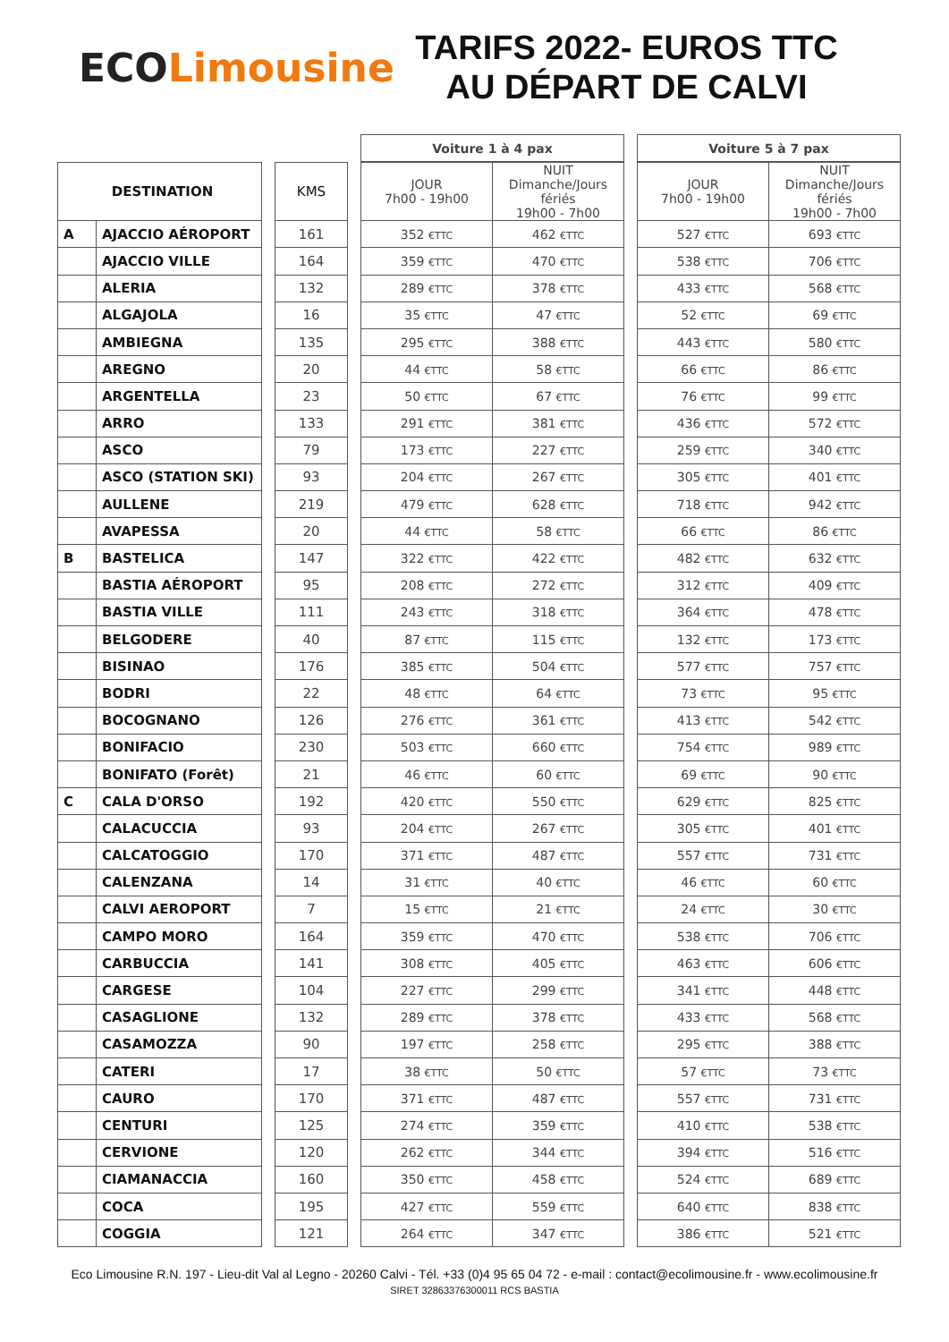ECO Limousine
TARIFS 2022- EUROS TTC
AU DÉPART DE CALVI
| | | | | | Voiture 1 à 4 pax | | | Voiture 5 à 7 pax | |
| --- | --- | --- | --- | --- | --- | --- | --- | --- | --- |
| DESTINATION | | | KMS | | JOUR 7h00 - 19h00 | NUIT Dimanche/Jours fériés 19h00 - 7h00 | | JOUR 7h00 - 19h00 | NUIT Dimanche/Jours fériés 19h00 - 7h00 |
| A | AJACCIO AÉROPORT | | 161 | | 352 €TTC | 462 €TTC | | 527 €TTC | 693 €TTC |
| | AJACCIO VILLE | | 164 | | 359 €TTC | 470 €TTC | | 538 €TTC | 706 €TTC |
| | ALERIA | | 132 | | 289 €TTC | 378 €TTC | | 433 €TTC | 568 €TTC |
| | ALGAJOLA | | 16 | | 35 €TTC | 47 €TTC | | 52 €TTC | 69 €TTC |
| | AMBIEGNA | | 135 | | 295 €TTC | 388 €TTC | | 443 €TTC | 580 €TTC |
| | AREGNO | | 20 | | 44 €TTC | 58 €TTC | | 66 €TTC | 86 €TTC |
| | ARGENTELLA | | 23 | | 50 €TTC | 67 €TTC | | 76 €TTC | 99 €TTC |
| | ARRO | | 133 | | 291 €TTC | 381 €TTC | | 436 €TTC | 572 €TTC |
| | ASCO | | 79 | | 173 €TTC | 227 €TTC | | 259 €TTC | 340 €TTC |
| | ASCO (STATION SKI) | | 93 | | 204 €TTC | 267 €TTC | | 305 €TTC | 401 €TTC |
| | AULLENE | | 219 | | 479 €TTC | 628 €TTC | | 718 €TTC | 942 €TTC |
| | AVAPESSA | | 20 | | 44 €TTC | 58 €TTC | | 66 €TTC | 86 €TTC |
| B | BASTELICA | | 147 | | 322 €TTC | 422 €TTC | | 482 €TTC | 632 €TTC |
| | BASTIA AÉROPORT | | 95 | | 208 €TTC | 272 €TTC | | 312 €TTC | 409 €TTC |
| | BASTIA VILLE | | 111 | | 243 €TTC | 318 €TTC | | 364 €TTC | 478 €TTC |
| | BELGODERE | | 40 | | 87 €TTC | 115 €TTC | | 132 €TTC | 173 €TTC |
| | BISINAO | | 176 | | 385 €TTC | 504 €TTC | | 577 €TTC | 757 €TTC |
| | BODRI | | 22 | | 48 €TTC | 64 €TTC | | 73 €TTC | 95 €TTC |
| | BOCOGNANO | | 126 | | 276 €TTC | 361 €TTC | | 413 €TTC | 542 €TTC |
| | BONIFACIO | | 230 | | 503 €TTC | 660 €TTC | | 754 €TTC | 989 €TTC |
| | BONIFATO (Forêt) | | 21 | | 46 €TTC | 60 €TTC | | 69 €TTC | 90 €TTC |
| C | CALA D'ORSO | | 192 | | 420 €TTC | 550 €TTC | | 629 €TTC | 825 €TTC |
| | CALACUCCIA | | 93 | | 204 €TTC | 267 €TTC | | 305 €TTC | 401 €TTC |
| | CALCATOGGIO | | 170 | | 371 €TTC | 487 €TTC | | 557 €TTC | 731 €TTC |
| | CALENZANA | | 14 | | 31 €TTC | 40 €TTC | | 46 €TTC | 60 €TTC |
| | CALVI AEROPORT | | 7 | | 15 €TTC | 21 €TTC | | 24 €TTC | 30 €TTC |
| | CAMPO MORO | | 164 | | 359 €TTC | 470 €TTC | | 538 €TTC | 706 €TTC |
| | CARBUCCIA | | 141 | | 308 €TTC | 405 €TTC | | 463 €TTC | 606 €TTC |
| | CARGESE | | 104 | | 227 €TTC | 299 €TTC | | 341 €TTC | 448 €TTC |
| | CASAGLIONE | | 132 | | 289 €TTC | 378 €TTC | | 433 €TTC | 568 €TTC |
| | CASAMOZZA | | 90 | | 197 €TTC | 258 €TTC | | 295 €TTC | 388 €TTC |
| | CATERI | | 17 | | 38 €TTC | 50 €TTC | | 57 €TTC | 73 €TTC |
| | CAURO | | 170 | | 371 €TTC | 487 €TTC | | 557 €TTC | 731 €TTC |
| | CENTURI | | 125 | | 274 €TTC | 359 €TTC | | 410 €TTC | 538 €TTC |
| | CERVIONE | | 120 | | 262 €TTC | 344 €TTC | | 394 €TTC | 516 €TTC |
| | CIAMANACCIA | | 160 | | 350 €TTC | 458 €TTC | | 524 €TTC | 689 €TTC |
| | COCA | | 195 | | 427 €TTC | 559 €TTC | | 640 €TTC | 838 €TTC |
| | COGGIA | | 121 | | 264 €TTC | 347 €TTC | | 386 €TTC | 521 €TTC |
Eco Limousine R.N. 197 - Lieu-dit Val al Legno - 20260 Calvi - Tél. +33 (0)4 95 65 04 72 - e-mail : contact@ecolimousine.fr - www.ecolimousine.fr
SIRET 32863376300011 RCS BASTIA